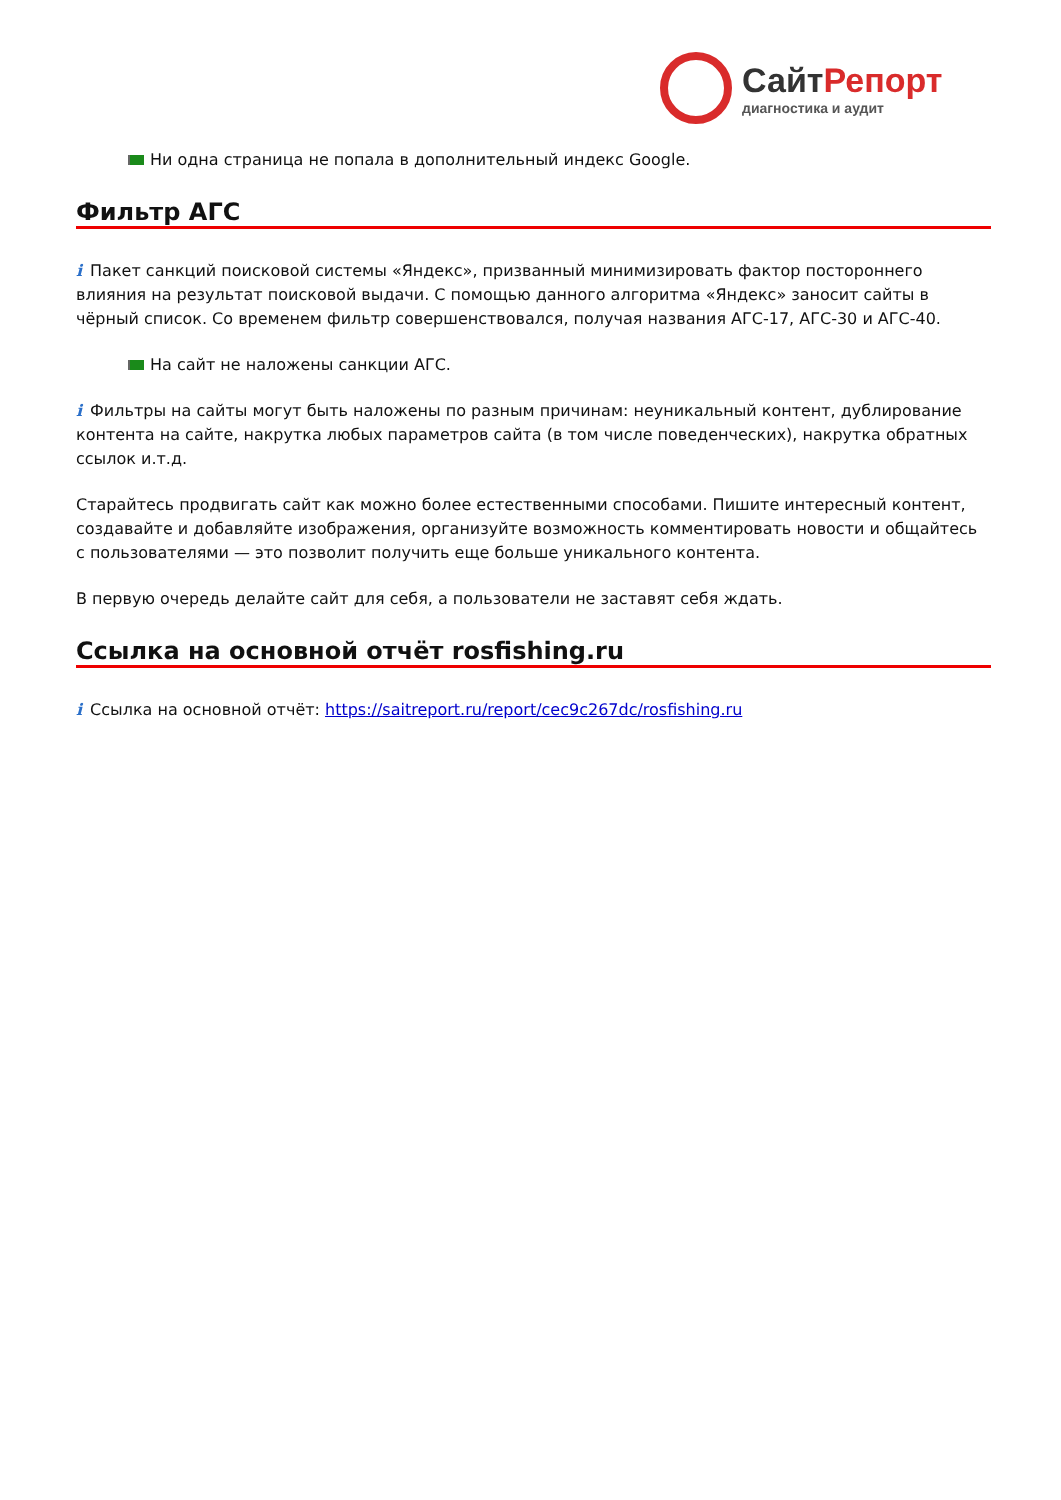СайтРепорт
диагностика и аудит
Ни одна страница не попала в дополнительный индекс Google.
Фильтр АГС
i Пакет санкций поисковой системы «Яндекс», призванный минимизировать фактор постороннего влияния на результат поисковой выдачи. С помощью данного алгоритма «Яндекс» заносит сайты в чёрный список. Со временем фильтр совершенствовался, получая названия АГС-17, АГС-30 и АГС-40.
На сайт не наложены санкции АГС.
i Фильтры на сайты могут быть наложены по разным причинам: неуникальный контент, дублирование контента на сайте, накрутка любых параметров сайта (в том числе поведенческих), накрутка обратных ссылок и.т.д.
Старайтесь продвигать сайт как можно более естественными способами. Пишите интересный контент, создавайте и добавляйте изображения, организуйте возможность комментировать новости и общайтесь с пользователями — это позволит получить еще больше уникального контента.
В первую очередь делайте сайт для себя, а пользователи не заставят себя ждать.
Ссылка на основной отчёт rosfishing.ru
i Ссылка на основной отчёт: https://saitreport.ru/report/cec9c267dc/rosfishing.ru